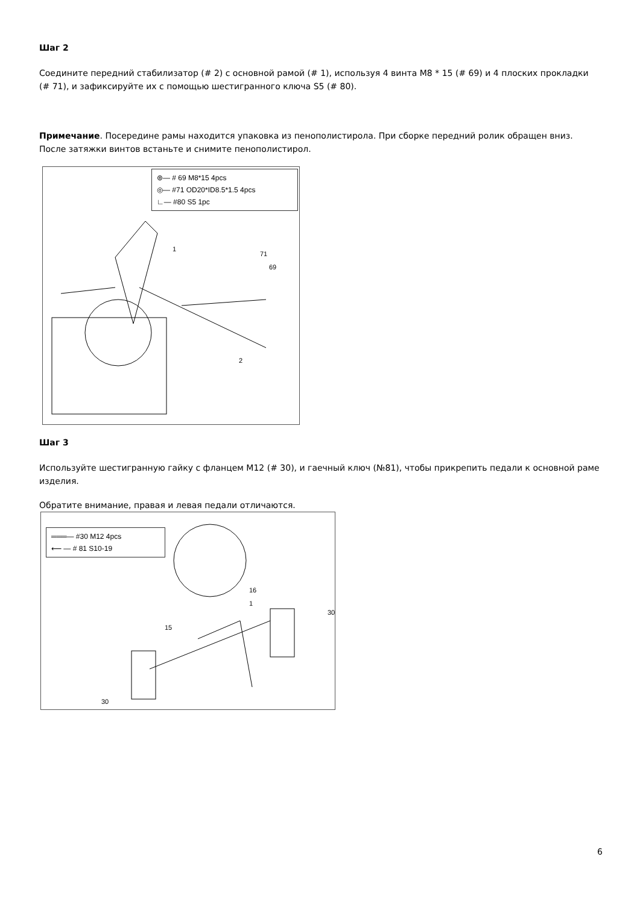Шаг 2
Соедините передний стабилизатор (# 2) с основной рамой (# 1), используя 4 винта M8 * 15 (# 69) и 4 плоских прокладки (# 71), и зафиксируйте их с помощью шестигранного ключа S5 (# 80).
Примечание. Посередине рамы находится упаковка из пенополистирола. При сборке передний ролик обращен вниз. После затяжки винтов встаньте и снимите пенополистирол.
⊛— # 69 M8*15 4pcs
◎— #71 OD20*ID8.5*1.5 4pcs
∟— #80 S5 1pc
1
71
69
2
Шаг 3
Используйте шестигранную гайку с фланцем M12 (# 30), и гаечный ключ (№81), чтобы прикрепить педали к основной раме изделия.
Обратите внимание, правая и левая педали отличаются.
═══— #30 M12 4pcs
⟵ — # 81 S10-19
16
1
15
30
30
6